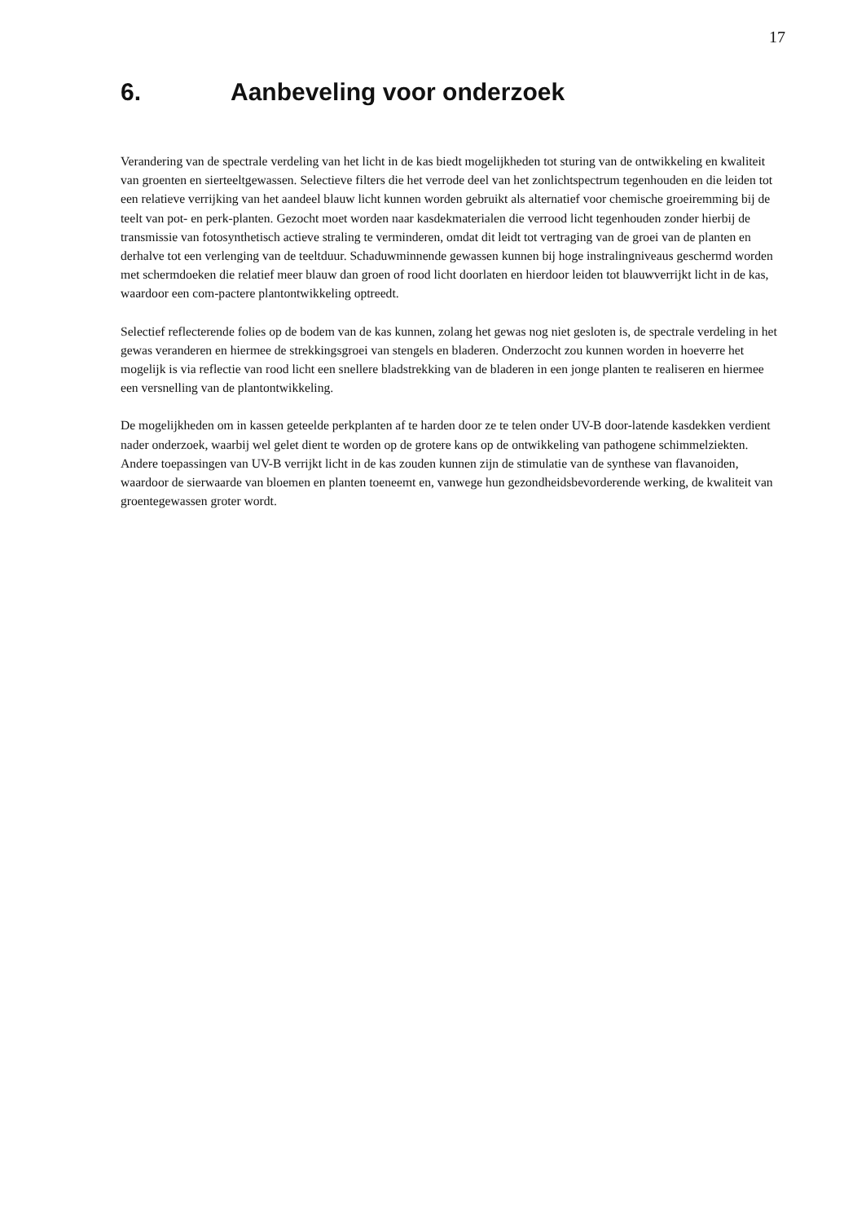17
6. Aanbeveling voor onderzoek
Verandering van de spectrale verdeling van het licht in de kas biedt mogelijkheden tot sturing van de ontwikkeling en kwaliteit van groenten en sierteeltgewassen. Selectieve filters die het verrode deel van het zonlichtspectrum tegenhouden en die leiden tot een relatieve verrijking van het aandeel blauw licht kunnen worden gebruikt als alternatief voor chemische groeiremming bij de teelt van pot- en perk-planten. Gezocht moet worden naar kasdekmaterialen die verrood licht tegenhouden zonder hierbij de transmissie van fotosynthetisch actieve straling te verminderen, omdat dit leidt tot vertraging van de groei van de planten en derhalve tot een verlenging van de teeltduur. Schaduwminnende gewassen kunnen bij hoge instralingniveaus geschermd worden met schermdoeken die relatief meer blauw dan groen of rood licht doorlaten en hierdoor leiden tot blauwverrijkt licht in de kas, waardoor een com-pactere plantontwikkeling optreedt.
Selectief reflecterende folies op de bodem van de kas kunnen, zolang het gewas nog niet gesloten is, de spectrale verdeling in het gewas veranderen en hiermee de strekkingsgroei van stengels en bladeren. Onderzocht zou kunnen worden in hoeverre het mogelijk is via reflectie van rood licht een snellere bladstrekking van de bladeren in een jonge planten te realiseren en hiermee een versnelling van de plantontwikkeling.
De mogelijkheden om in kassen geteelde perkplanten af te harden door ze te telen onder UV-B door-latende kasdekken verdient nader onderzoek, waarbij wel gelet dient te worden op de grotere kans op de ontwikkeling van pathogene schimmelziekten. Andere toepassingen van UV-B verrijkt licht in de kas zouden kunnen zijn de stimulatie van de synthese van flavanoiden, waardoor de sierwaarde van bloemen en planten toeneemt en, vanwege hun gezondheidsbevorderende werking, de kwaliteit van groentegewassen groter wordt.